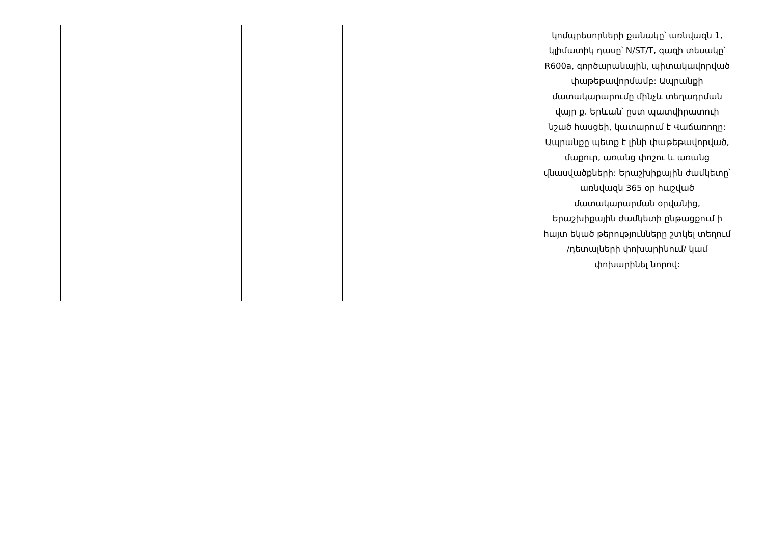| | | | | | կոմպրեսորների քանակը՝ առնվազն 1, կլիմատիկ դասը՝ N/ST/T, գազի տեսակը՝ R600a, գործարանային, պիտակավորված փաթեթավորմամբ: Ապրանքի մատակարարումը մինչև տեղադրման վայր ք. Երևան՝ ըստ պատվիրատուի նշած հասցեի, կատարում է Վաճառողը: Ապրանքը պետք է լինի փաթեթավորված, մաքուր, առանց փոշու և առանց վնասվածքների: Երաշխիքային ժամկետը՝ առնվազն 365 օր հաշված մատակարարման օրվանից, Երաշխիքային ժամկետի ընթացքում ի հայտ եկած թերությունները շտկել տեղում /դետալների փոխարինում/ կամ փոխարինել նորով: |